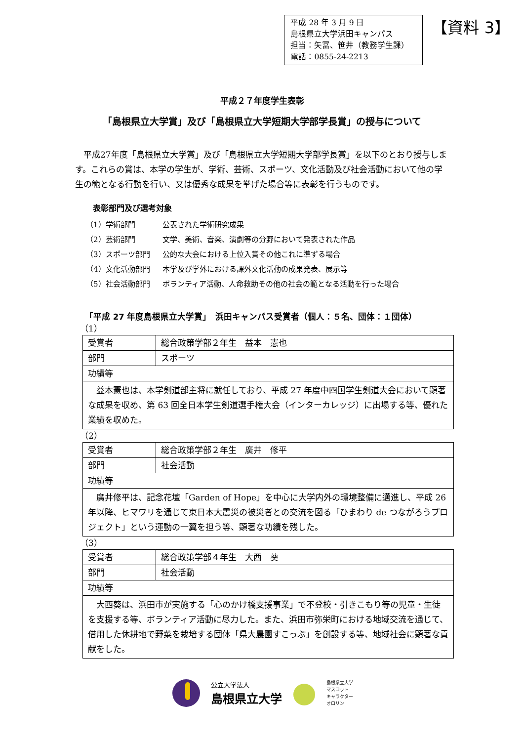平成 28 年 3 月 9 日
島根県立大学浜田キャンパス
担当：矢冨、笹井（教務学生課）
電話：0855-24-2213
【資料 3】
平成２７年度学生表彰
「島根県立大学賞」及び「島根県立大学短期大学部学長賞」の授与について
平成27年度「島根県立大学賞」及び「島根県立大学短期大学部学長賞」を以下のとおり授与します。これらの賞は、本学の学生が、学術、芸術、スポーツ、文化活動及び社会活動において他の学生の範となる行動を行い、又は優秀な成果を挙げた場合等に表彰を行うものです。
表彰部門及び選考対象
（1）学術部門 公表された学術研究成果
（2）芸術部門 文学、美術、音楽、演劇等の分野において発表された作品
（3）スポーツ部門 公的な大会における上位入賞その他これに準ずる場合
（4）文化活動部門 本学及び学外における課外文化活動の成果発表、展示等
（5）社会活動部門 ボランティア活動、人命救助その他の社会の範となる活動を行った場合
「平成 27 年度島根県立大学賞」　浜田キャンパス受賞者（個人：５名、団体：１団体）
（1）
| 受賞者 | 総合政策学部２年生 益本 憲也 |
| 部門 | スポーツ |
| 功績等 | |
| 益本憲也は、本学剣道部主将に就任しており、平成 27 年度中四国学生剣道大会において顕著な成果を収め、第 63 回全日本学生剣道選手権大会（インターカレッジ）に出場する等、優れた業績を収めた。 | |
（2）
| 受賞者 | 総合政策学部２年生 廣井 修平 |
| 部門 | 社会活動 |
| 功績等 | |
| 廣井修平は、記念花壇「Garden of Hope」を中心に大学内外の環境整備に邁進し、平成 26 年以降、ヒマワリを通じて東日本大震災の被災者との交流を図る「ひまわり de つながろうプロジェクト」という運動の一翼を担う等、顕著な功績を残した。 | |
（3）
| 受賞者 | 総合政策学部４年生 大西 葵 |
| 部門 | 社会活動 |
| 功績等 | |
| 大西葵は、浜田市が実施する「心のかけ橋支援事業」で不登校・引きこもり等の児童・生徒を支援する等、ボランティア活動に尽力した。また、浜田市弥栄町における地域交流を通じて、借用した休耕地で野菜を栽培する団体「県大農園すこっぷ」を創設する等、地域社会に顕著な貢献をした。 | |
公立大学法人
島根県立大学
島根県立大学
マスコット
キャラクター
オロリン